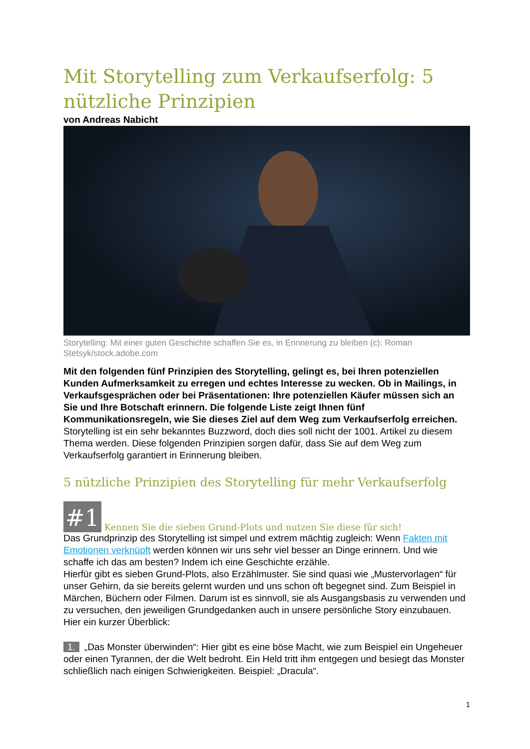Mit Storytelling zum Verkaufserfolg: 5 nützliche Prinzipien
von Andreas Nabicht
Storytelling: Mit einer guten Geschichte schaffen Sie es, in Erinnerung zu bleiben (c): Roman Stetsyk/stock.adobe.com
Mit den folgenden fünf Prinzipien des Storytelling, gelingt es, bei Ihren potenziellen Kunden Aufmerksamkeit zu erregen und echtes Interesse zu wecken. Ob in Mailings, in Verkaufsgesprächen oder bei Präsentationen: Ihre potenziellen Käufer müssen sich an Sie und Ihre Botschaft erinnern. Die folgende Liste zeigt Ihnen fünf Kommunikationsregeln, wie Sie dieses Ziel auf dem Weg zum Verkaufserfolg erreichen.
Storytelling ist ein sehr bekanntes Buzzword, doch dies soll nicht der 1001. Artikel zu diesem Thema werden. Diese folgenden Prinzipien sorgen dafür, dass Sie auf dem Weg zum Verkaufserfolg garantiert in Erinnerung bleiben.
5 nützliche Prinzipien des Storytelling für mehr Verkaufserfolg
#1 Kennen Sie die sieben Grund-Plots und nutzen Sie diese für sich!
Das Grundprinzip des Storytelling ist simpel und extrem mächtig zugleich: Wenn Fakten mit Emotionen verknüpft werden können wir uns sehr viel besser an Dinge erinnern. Und wie schaffe ich das am besten? Indem ich eine Geschichte erzähle.
Hierfür gibt es sieben Grund-Plots, also Erzählmuster. Sie sind quasi wie „Mustervorlagen“ für unser Gehirn, da sie bereits gelernt wurden und uns schon oft begegnet sind. Zum Beispiel in Märchen, Büchern oder Filmen. Darum ist es sinnvoll, sie als Ausgangsbasis zu verwenden und zu versuchen, den jeweiligen Grundgedanken auch in unsere persönliche Story einzubauen. Hier ein kurzer Überblick:
1. „Das Monster überwinden“: Hier gibt es eine böse Macht, wie zum Beispiel ein Ungeheuer oder einen Tyrannen, der die Welt bedroht. Ein Held tritt ihm entgegen und besiegt das Monster schließlich nach einigen Schwierigkeiten. Beispiel: „Dracula“.
1